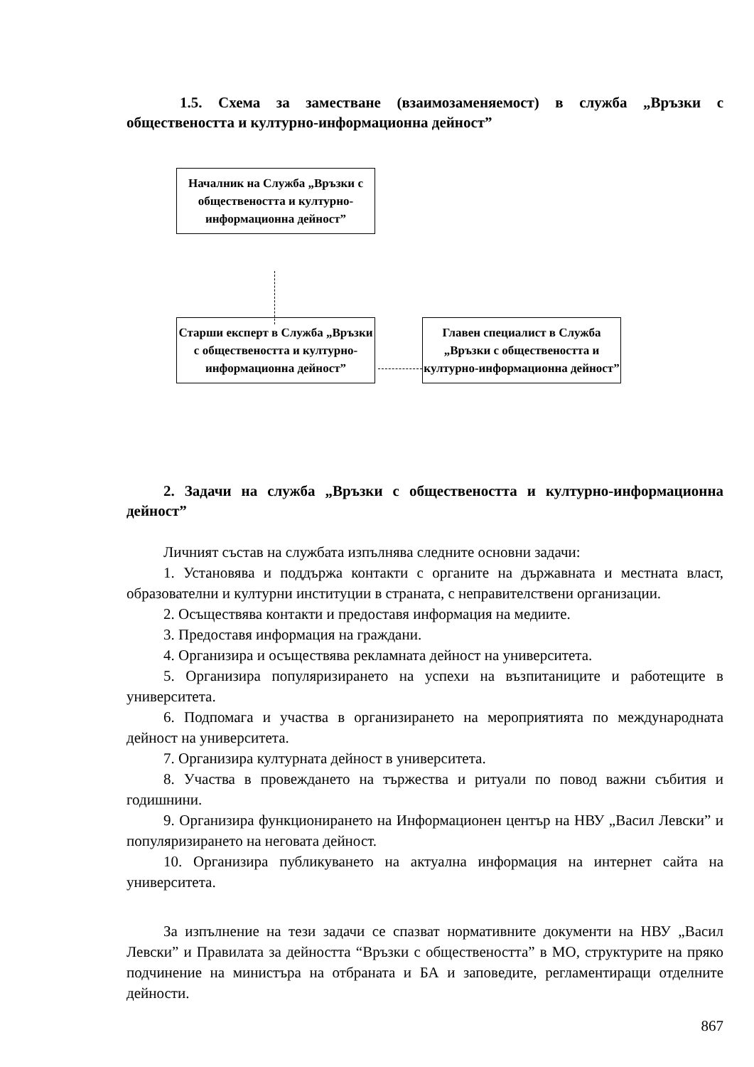1.5. Схема за заместване (взаимозаменяемост) в служба „Връзки с обществеността и културно-информационна дейност”
Началник на Служба „Връзки с обществеността и културно-информационна дейност”
Старши експерт в Служба „Връзки с обществеността и културно-информационна дейност”
Главен специалист в Служба „Връзки с обществеността и културно-информационна дейност”
2. Задачи на служба „Връзки с обществеността и културно-информационна дейност”
Личният състав на службата изпълнява следните основни задачи:
1. Установява и поддържа контакти с органите на държавната и местната власт, образователни и културни институции в страната, с неправителствени организации.
2. Осъществява контакти и предоставя информация на медиите.
3. Предоставя информация на граждани.
4. Организира и осъществява рекламната дейност на университета.
5. Организира популяризирането на успехи на възпитаниците и работещите в университета.
6. Подпомага и участва в организирането на мероприятията по международната дейност на университета.
7. Организира културната дейност в университета.
8. Участва в провеждането на тържества и ритуали по повод важни събития и годишнини.
9. Организира функционирането на Информационен център на НВУ „Васил Левски” и популяризирането на неговата дейност.
10. Организира публикуването на актуална информация на интернет сайта на университета.
За изпълнение на тези задачи се спазват нормативните документи на НВУ „Васил Левски” и Правилата за дейността “Връзки с обществеността” в МО, структурите на пряко подчинение на министъра на отбраната и БА и заповедите, регламентиращи отделните дейности.
867